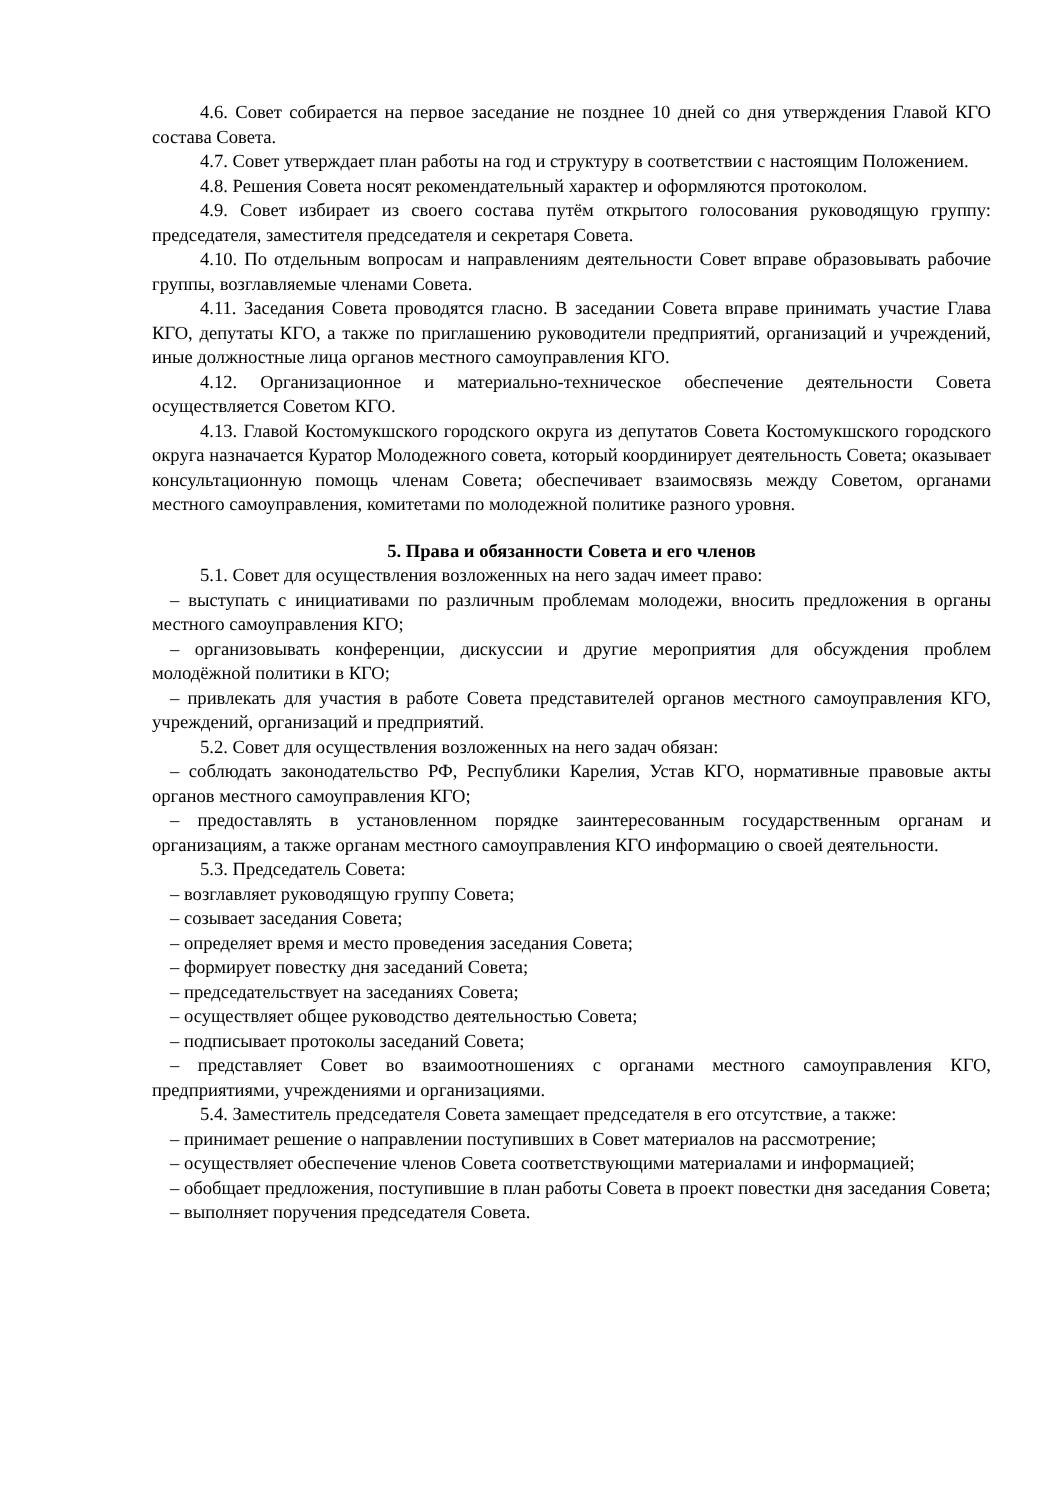4.6. Совет собирается на первое заседание не позднее 10 дней со дня утверждения Главой КГО состава Совета.
4.7. Совет утверждает план работы на год и структуру в соответствии с настоящим Положением.
4.8. Решения Совета носят рекомендательный характер и оформляются протоколом.
4.9. Совет избирает из своего состава путём открытого голосования руководящую группу: председателя, заместителя председателя и секретаря Совета.
4.10. По отдельным вопросам и направлениям деятельности Совет вправе образовывать рабочие группы, возглавляемые членами Совета.
4.11. Заседания Совета проводятся гласно. В заседании Совета вправе принимать участие Глава КГО, депутаты КГО, а также по приглашению руководители предприятий, организаций и учреждений, иные должностные лица органов местного самоуправления КГО.
4.12. Организационное и материально-техническое обеспечение деятельности Совета осуществляется Советом КГО.
4.13. Главой Костомукшского городского округа из депутатов Совета Костомукшского городского округа назначается Куратор Молодежного совета, который координирует деятельность Совета; оказывает консультационную помощь членам Совета; обеспечивает взаимосвязь между Советом, органами местного самоуправления, комитетами по молодежной политике разного уровня.
5. Права и обязанности Совета и его членов
5.1. Совет для осуществления возложенных на него задач имеет право:
– выступать с инициативами по различным проблемам молодежи, вносить предложения в органы местного самоуправления КГО;
– организовывать конференции, дискуссии и другие мероприятия для обсуждения проблем молодёжной политики в КГО;
– привлекать для участия в работе Совета представителей органов местного самоуправления КГО, учреждений, организаций и предприятий.
5.2. Совет для осуществления возложенных на него задач обязан:
– соблюдать законодательство РФ, Республики Карелия, Устав КГО, нормативные правовые акты органов местного самоуправления КГО;
– предоставлять в установленном порядке заинтересованным государственным органам и организациям, а также органам местного самоуправления КГО информацию о своей деятельности.
5.3. Председатель Совета:
– возглавляет руководящую группу Совета;
– созывает заседания Совета;
– определяет время и место проведения заседания Совета;
– формирует повестку дня заседаний Совета;
– председательствует на заседаниях Совета;
– осуществляет общее руководство деятельностью Совета;
– подписывает протоколы заседаний Совета;
– представляет Совет во взаимоотношениях с органами местного самоуправления КГО, предприятиями, учреждениями и организациями.
5.4. Заместитель председателя Совета замещает председателя в его отсутствие, а также:
– принимает решение о направлении поступивших в Совет материалов на рассмотрение;
– осуществляет обеспечение членов Совета соответствующими материалами и информацией;
– обобщает предложения, поступившие в план работы Совета в проект повестки дня заседания Совета;
– выполняет поручения председателя Совета.